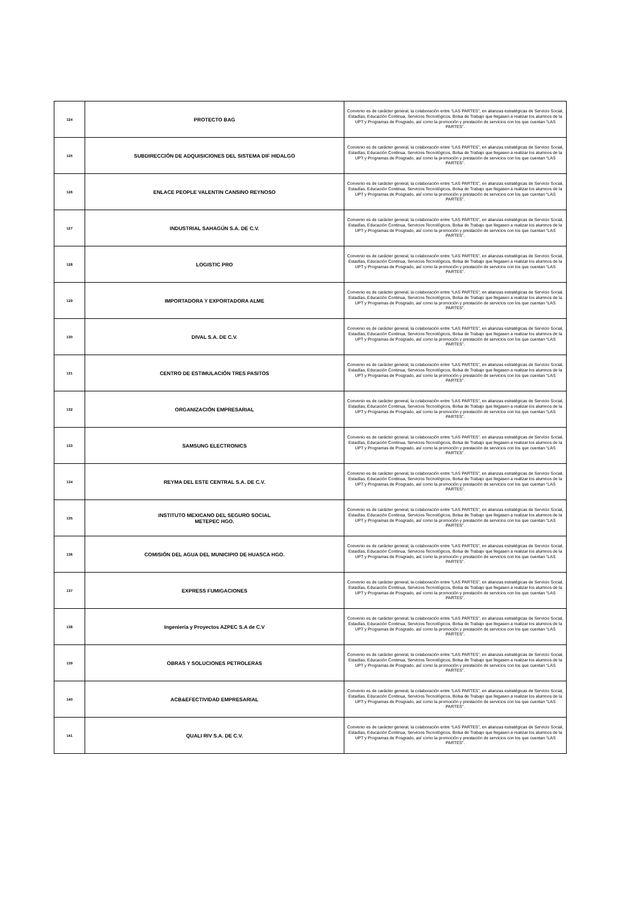| 124 | PROTECTO BAG | Convenio es de carácter general, la colaboración entre “LAS PARTES”, en alianzas estratégicas de Servicio Social, Estadías, Educación Continua, Servicios Tecnológicos, Bolsa de Trabajo que llegasen a realizar los alumnos de la UPT y Programas de Posgrado, así como la promoción y prestación de servicios con los que cuentan “LAS PARTES”. |
| 125 | SUBDIRECCIÓN DE ADQUISICIONES DEL SISTEMA DIF HIDALGO | Convenio es de carácter general, la colaboración entre “LAS PARTES”, en alianzas estratégicas de Servicio Social, Estadías, Educación Continua, Servicios Tecnológicos, Bolsa de Trabajo que llegasen a realizar los alumnos de la UPT y Programas de Posgrado, así como la promoción y prestación de servicios con los que cuentan “LAS PARTES”. |
| 126 | ENLACE PEOPLE VALENTIN CANSINO REYNOSO | Convenio es de carácter general, la colaboración entre “LAS PARTES”, en alianzas estratégicas de Servicio Social, Estadías, Educación Continua, Servicios Tecnológicos, Bolsa de Trabajo que llegasen a realizar los alumnos de la UPT y Programas de Posgrado, así como la promoción y prestación de servicios con los que cuentan “LAS PARTES”. |
| 127 | INDUSTRIAL SAHAGÚN S.A. DE C.V. | Convenio es de carácter general, la colaboración entre “LAS PARTES”, en alianzas estratégicas de Servicio Social, Estadías, Educación Continua, Servicios Tecnológicos, Bolsa de Trabajo que llegasen a realizar los alumnos de la UPT y Programas de Posgrado, así como la promoción y prestación de servicios con los que cuentan “LAS PARTES”. |
| 128 | LOGISTIC PRO | Convenio es de carácter general, la colaboración entre “LAS PARTES”, en alianzas estratégicas de Servicio Social, Estadías, Educación Continua, Servicios Tecnológicos, Bolsa de Trabajo que llegasen a realizar los alumnos de la UPT y Programas de Posgrado, así como la promoción y prestación de servicios con los que cuentan “LAS PARTES”. |
| 129 | IMPORTADORA Y EXPORTADORA ALME | Convenio es de carácter general, la colaboración entre “LAS PARTES”, en alianzas estratégicas de Servicio Social, Estadías, Educación Continua, Servicios Tecnológicos, Bolsa de Trabajo que llegasen a realizar los alumnos de la UPT y Programas de Posgrado, así como la promoción y prestación de servicios con los que cuentan “LAS PARTES”. |
| 130 | DIVAL S.A. DE C.V. | Convenio es de carácter general, la colaboración entre “LAS PARTES”, en alianzas estratégicas de Servicio Social, Estadías, Educación Continua, Servicios Tecnológicos, Bolsa de Trabajo que llegasen a realizar los alumnos de la UPT y Programas de Posgrado, así como la promoción y prestación de servicios con los que cuentan “LAS PARTES”. |
| 131 | CENTRO DE ESTIMULACIÓN TRES PASITOS | Convenio es de carácter general, la colaboración entre “LAS PARTES”, en alianzas estratégicas de Servicio Social, Estadías, Educación Continua, Servicios Tecnológicos, Bolsa de Trabajo que llegasen a realizar los alumnos de la UPT y Programas de Posgrado, así como la promoción y prestación de servicios con los que cuentan “LAS PARTES”. |
| 132 | ORGANIZACIÓN EMPRESARIAL | Convenio es de carácter general, la colaboración entre “LAS PARTES”, en alianzas estratégicas de Servicio Social, Estadías, Educación Continua, Servicios Tecnológicos, Bolsa de Trabajo que llegasen a realizar los alumnos de la UPT y Programas de Posgrado, así como la promoción y prestación de servicios con los que cuentan “LAS PARTES”. |
| 133 | SAMSUNG ELECTRONICS | Convenio es de carácter general, la colaboración entre “LAS PARTES”, en alianzas estratégicas de Servicio Social, Estadías, Educación Continua, Servicios Tecnológicos, Bolsa de Trabajo que llegasen a realizar los alumnos de la UPT y Programas de Posgrado, así como la promoción y prestación de servicios con los que cuentan “LAS PARTES”. |
| 134 | REYMA DEL ESTE CENTRAL S.A. DE C.V. | Convenio es de carácter general, la colaboración entre “LAS PARTES”, en alianzas estratégicas de Servicio Social, Estadías, Educación Continua, Servicios Tecnológicos, Bolsa de Trabajo que llegasen a realizar los alumnos de la UPT y Programas de Posgrado, así como la promoción y prestación de servicios con los que cuentan “LAS PARTES”. |
| 135 | INSTITUTO MEXICANO DEL SEGURO SOCIAL METEPEC HGO. | Convenio es de carácter general, la colaboración entre “LAS PARTES”, en alianzas estratégicas de Servicio Social, Estadías, Educación Continua, Servicios Tecnológicos, Bolsa de Trabajo que llegasen a realizar los alumnos de la UPT y Programas de Posgrado, así como la promoción y prestación de servicios con los que cuentan “LAS PARTES”. |
| 136 | COMISIÓN DEL AGUA DEL MUNICIPIO DE HUASCA HGO. | Convenio es de carácter general, la colaboración entre “LAS PARTES”, en alianzas estratégicas de Servicio Social, Estadías, Educación Continua, Servicios Tecnológicos, Bolsa de Trabajo que llegasen a realizar los alumnos de la UPT y Programas de Posgrado, así como la promoción y prestación de servicios con los que cuentan “LAS PARTES”. |
| 137 | EXPRESS FUMIGACIONES | Convenio es de carácter general, la colaboración entre “LAS PARTES”, en alianzas estratégicas de Servicio Social, Estadías, Educación Continua, Servicios Tecnológicos, Bolsa de Trabajo que llegasen a realizar los alumnos de la UPT y Programas de Posgrado, así como la promoción y prestación de servicios con los que cuentan “LAS PARTES”. |
| 138 | Ingeniería y Proyectos AZPEC S.A de C.V | Convenio es de carácter general, la colaboración entre “LAS PARTES”, en alianzas estratégicas de Servicio Social, Estadías, Educación Continua, Servicios Tecnológicos, Bolsa de Trabajo que llegasen a realizar los alumnos de la UPT y Programas de Posgrado, así como la promoción y prestación de servicios con los que cuentan “LAS PARTES”. |
| 139 | OBRAS Y SOLUCIONES PETROLERAS | Convenio es de carácter general, la colaboración entre “LAS PARTES”, en alianzas estratégicas de Servicio Social, Estadías, Educación Continua, Servicios Tecnológicos, Bolsa de Trabajo que llegasen a realizar los alumnos de la UPT y Programas de Posgrado, así como la promoción y prestación de servicios con los que cuentan “LAS PARTES”. |
| 140 | ACB&EFECTIVIDAD EMPRESARIAL | Convenio es de carácter general, la colaboración entre “LAS PARTES”, en alianzas estratégicas de Servicio Social, Estadías, Educación Continua, Servicios Tecnológicos, Bolsa de Trabajo que llegasen a realizar los alumnos de la UPT y Programas de Posgrado, así como la promoción y prestación de servicios con los que cuentan “LAS PARTES”. |
| 141 | QUALI RIV S.A. DE C.V. | Convenio es de carácter general, la colaboración entre “LAS PARTES”, en alianzas estratégicas de Servicio Social, Estadías, Educación Continua, Servicios Tecnológicos, Bolsa de Trabajo que llegasen a realizar los alumnos de la UPT y Programas de Posgrado, así como la promoción y prestación de servicios con los que cuentan “LAS PARTES”. |